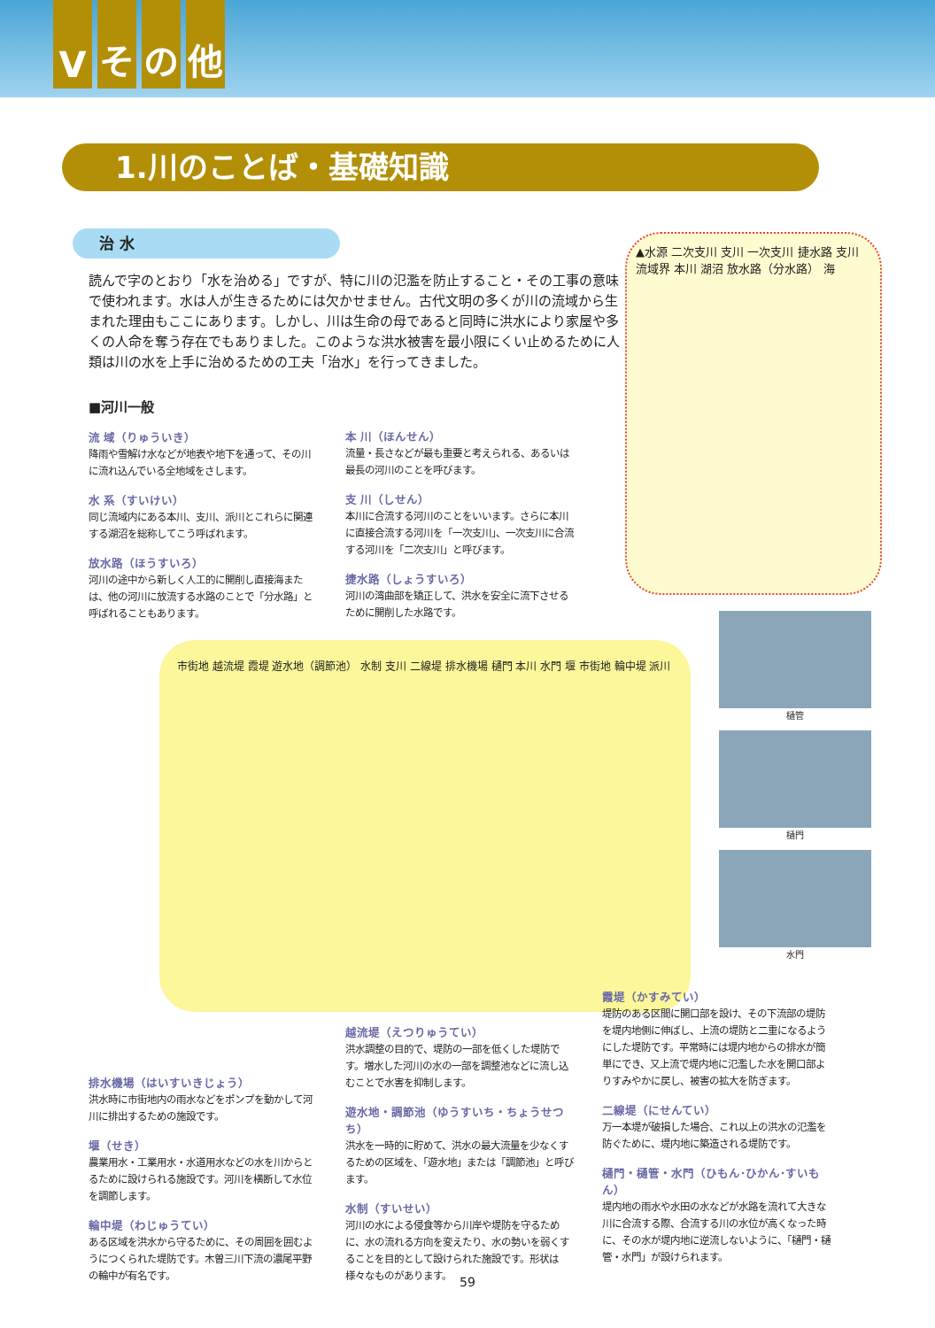Vその他
1.川のことば・基礎知識
治 水
読んで字のとおり「水を治める」ですが、特に川の氾濫を防止すること・その工事の意味で使われます。水は人が生きるためには欠かせません。古代文明の多くが川の流域から生まれた理由もここにあります。しかし、川は生命の母であると同時に洪水により家屋や多くの人命を奪う存在でもありました。このような洪水被害を最小限にくい止めるために人類は川の水を上手に治めるための工夫「治水」を行ってきました。
▲水源 二次支川 支川 一次支川 捷水路 支川 流域界 本川 湖沼 放水路（分水路） 海
■河川一般
流 域（りゅういき）
降雨や雪解け水などが地表や地下を通って、その川に流れ込んでいる全地域をさします。
水 系（すいけい）
同じ流域内にある本川、支川、派川とこれらに関連する湖沼を総称してこう呼ばれます。
放水路（ほうすいろ）
河川の途中から新しく人工的に開削し直接海または、他の河川に放流する水路のことで「分水路」と呼ばれることもあります。
本 川（ほんせん）
流量・長さなどが最も重要と考えられる、あるいは最長の河川のことを呼びます。
支 川（しせん）
本川に合流する河川のことをいいます。さらに本川に直接合流する河川を「一次支川」、一次支川に合流する河川を「二次支川」と呼びます。
捷水路（しょうすいろ）
河川の湾曲部を矯正して、洪水を安全に流下させるために開削した水路です。
市街地 越流堤 霞堤 遊水地（調節池） 水制 支川 二線堤 排水機場 樋門 本川 水門 堰 市街地 輪中堤 派川
樋管
樋門
水門
排水機場（はいすいきじょう）
洪水時に市街地内の雨水などをポンプを動かして河川に排出するための施設です。
堰（せき）
農業用水・工業用水・水道用水などの水を川からとるために設けられる施設です。河川を横断して水位を調節します。
輪中堤（わじゅうてい）
ある区域を洪水から守るために、その周囲を囲むようにつくられた堤防です。木曽三川下流の濃尾平野の輪中が有名です。
越流堤（えつりゅうてい）
洪水調整の目的で、堤防の一部を低くした堤防です。増水した河川の水の一部を調整池などに流し込むことで水害を抑制します。
遊水地・調節池（ゆうすいち・ちょうせつち）
洪水を一時的に貯めて、洪水の最大流量を少なくするための区域を、「遊水地」または「調節池」と呼びます。
水制（すいせい）
河川の水による侵食等から川岸や堤防を守るために、水の流れる方向を変えたり、水の勢いを弱くすることを目的として設けられた施設です。形状は様々なものがあります。
霞堤（かすみてい）
堤防のある区間に開口部を設け、その下流部の堤防を堤内地側に伸ばし、上流の堤防と二重になるようにした堤防です。平常時には堤内地からの排水が簡単にでき、又上流で堤内地に氾濫した水を開口部よりすみやかに戻し、被害の拡大を防ぎます。
二線堤（にせんてい）
万一本堤が破損した場合、これ以上の洪水の氾濫を防ぐために、堤内地に築造される堤防です。
樋門・樋管・水門（ひもん･ひかん･すいもん）
堤内地の雨水や水田の水などが水路を流れて大きな川に合流する際、合流する川の水位が高くなった時に、その水が堤内地に逆流しないように、「樋門・樋管・水門」が設けられます。
59